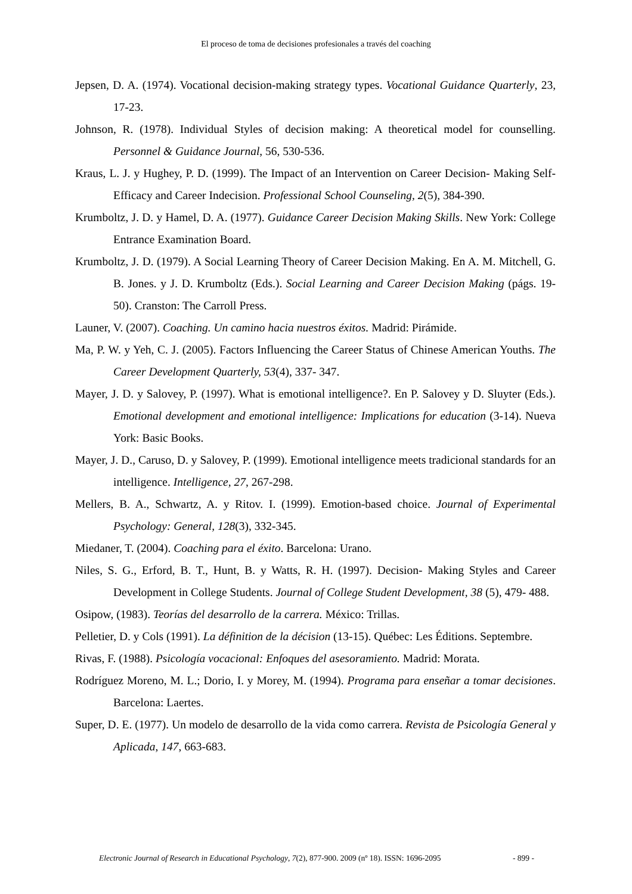El proceso de toma de decisiones profesionales a través del coaching
Jepsen, D. A. (1974). Vocational decision-making strategy types. Vocational Guidance Quarterly, 23, 17-23.
Johnson, R. (1978). Individual Styles of decision making: A theoretical model for counselling. Personnel & Guidance Journal, 56, 530-536.
Kraus, L. J. y Hughey, P. D. (1999). The Impact of an Intervention on Career Decision- Making Self- Efficacy and Career Indecision. Professional School Counseling, 2(5), 384-390.
Krumboltz, J. D. y Hamel, D. A. (1977). Guidance Career Decision Making Skills. New York: College Entrance Examination Board.
Krumboltz, J. D. (1979). A Social Learning Theory of Career Decision Making. En A. M. Mitchell, G. B. Jones. y J. D. Krumboltz (Eds.). Social Learning and Career Decision Making (págs. 19-50). Cranston: The Carroll Press.
Launer, V. (2007). Coaching. Un camino hacia nuestros éxitos. Madrid: Pirámide.
Ma, P. W. y Yeh, C. J. (2005). Factors Influencing the Career Status of Chinese American Youths. The Career Development Quarterly, 53(4), 337- 347.
Mayer, J. D. y Salovey, P. (1997). What is emotional intelligence?. En P. Salovey y D. Sluyter (Eds.). Emotional development and emotional intelligence: Implications for education (3-14). Nueva York: Basic Books.
Mayer, J. D., Caruso, D. y Salovey, P. (1999). Emotional intelligence meets tradicional standards for an intelligence. Intelligence, 27, 267-298.
Mellers, B. A., Schwartz, A. y Ritov. I. (1999). Emotion-based choice. Journal of Experimental Psychology: General, 128(3), 332-345.
Miedaner, T. (2004). Coaching para el éxito. Barcelona: Urano.
Niles, S. G., Erford, B. T., Hunt, B. y Watts, R. H. (1997). Decision- Making Styles and Career Development in College Students. Journal of College Student Development, 38 (5), 479- 488.
Osipow, (1983). Teorías del desarrollo de la carrera. México: Trillas.
Pelletier, D. y Cols (1991). La définition de la décision (13-15). Québec: Les Éditions. Septembre.
Rivas, F. (1988). Psicología vocacional: Enfoques del asesoramiento. Madrid: Morata.
Rodríguez Moreno, M. L.; Dorio, I. y Morey, M. (1994). Programa para enseñar a tomar decisiones. Barcelona: Laertes.
Super, D. E. (1977). Un modelo de desarrollo de la vida como carrera. Revista de Psicología General y Aplicada, 147, 663-683.
Electronic Journal of Research in Educational Psychology, 7(2), 877-900. 2009 (nº 18). ISSN: 1696-2095 - 899 -